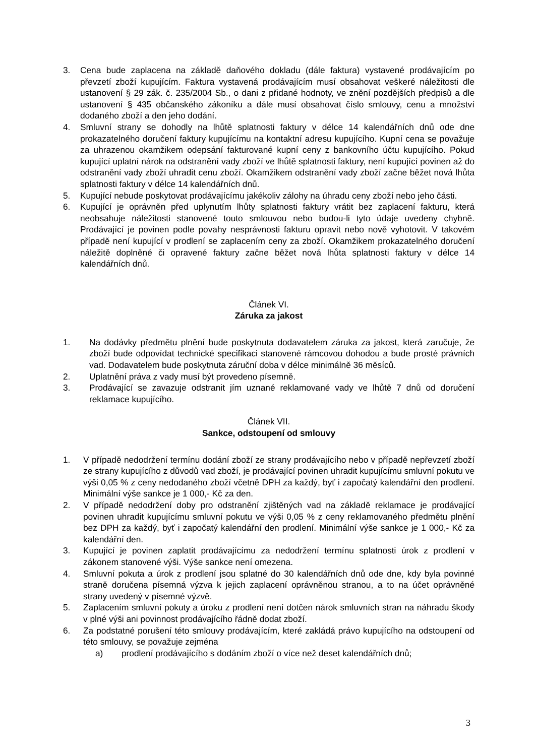3. Cena bude zaplacena na základě daňového dokladu (dále faktura) vystavené prodávajícím po převzetí zboží kupujícím. Faktura vystavená prodávajícím musí obsahovat veškeré náležitosti dle ustanovení § 29 zák. č. 235/2004 Sb., o dani z přidané hodnoty, ve znění pozdějších předpisů a dle ustanovení § 435 občanského zákoníku a dále musí obsahovat číslo smlouvy, cenu a množství dodaného zboží a den jeho dodání.
4. Smluvní strany se dohodly na lhůtě splatnosti faktury v délce 14 kalendářních dnů ode dne prokazatelného doručení faktury kupujícímu na kontaktní adresu kupujícího. Kupní cena se považuje za uhrazenou okamžikem odepsání fakturované kupní ceny z bankovního účtu kupujícího. Pokud kupující uplatní nárok na odstranění vady zboží ve lhůtě splatnosti faktury, není kupující povinen až do odstranění vady zboží uhradit cenu zboží. Okamžikem odstranění vady zboží začne běžet nová lhůta splatnosti faktury v délce 14 kalendářních dnů.
5. Kupující nebude poskytovat prodávajícímu jakékoliv zálohy na úhradu ceny zboží nebo jeho části.
6. Kupující je oprávněn před uplynutím lhůty splatnosti faktury vrátit bez zaplacení fakturu, která neobsahuje náležitosti stanovené touto smlouvou nebo budou-li tyto údaje uvedeny chybně. Prodávající je povinen podle povahy nesprávnosti fakturu opravit nebo nově vyhotovit. V takovém případě není kupující v prodlení se zaplacením ceny za zboží. Okamžikem prokazatelného doručení náležitě doplněné či opravené faktury začne běžet nová lhůta splatnosti faktury v délce 14 kalendářních dnů.
Článek VI.
Záruka za jakost
1. Na dodávky předmětu plnění bude poskytnuta dodavatelem záruka za jakost, která zaručuje, že zboží bude odpovídat technické specifikaci stanovené rámcovou dohodou a bude prosté právních vad. Dodavatelem bude poskytnuta záruční doba v délce minimálně 36 měsíců.
2. Uplatnění práva z vady musí být provedeno písemně.
3. Prodávající se zavazuje odstranit jím uznané reklamované vady ve lhůtě 7 dnů od doručení reklamace kupujícího.
Článek VII.
Sankce, odstoupení od smlouvy
1. V případě nedodržení termínu dodání zboží ze strany prodávajícího nebo v případě nepřevzetí zboží ze strany kupujícího z důvodů vad zboží, je prodávající povinen uhradit kupujícímu smluvní pokutu ve výši 0,05 % z ceny nedodaného zboží včetně DPH za každý, byť i započatý kalendářní den prodlení. Minimální výše sankce je 1 000,- Kč za den.
2. V případě nedodržení doby pro odstranění zjištěných vad na základě reklamace je prodávající povinen uhradit kupujícímu smluvní pokutu ve výši 0,05 % z ceny reklamovaného předmětu plnění bez DPH za každý, byť i započatý kalendářní den prodlení. Minimální výše sankce je 1 000,- Kč za kalendářní den.
3. Kupující je povinen zaplatit prodávajícímu za nedodržení termínu splatnosti úrok z prodlení v zákonem stanovené výši. Výše sankce není omezena.
4. Smluvní pokuta a úrok z prodlení jsou splatné do 30 kalendářních dnů ode dne, kdy byla povinné straně doručena písemná výzva k jejich zaplacení oprávněnou stranou, a to na účet oprávněné strany uvedený v písemné výzvě.
5. Zaplacením smluvní pokuty a úroku z prodlení není dotčen nárok smluvních stran na náhradu škody v plné výši ani povinnost prodávajícího řádně dodat zboží.
6. Za podstatné porušení této smlouvy prodávajícím, které zakládá právo kupujícího na odstoupení od této smlouvy, se považuje zejména
a) prodlení prodávajícího s dodáním zboží o více než deset kalendářních dnů;
3